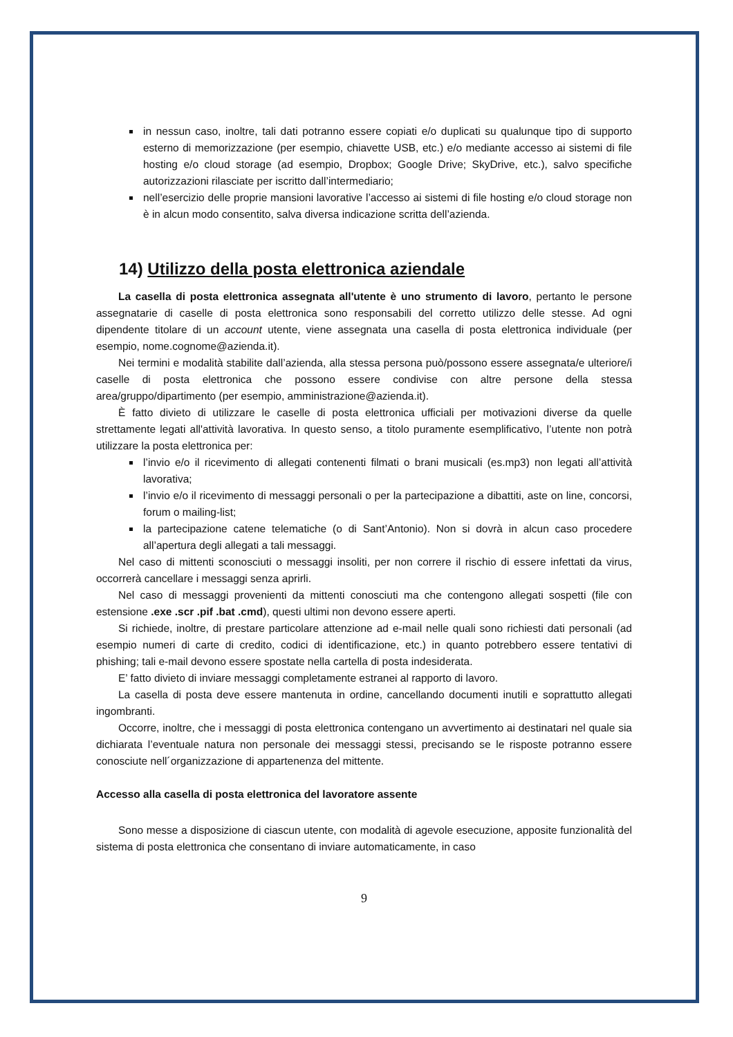in nessun caso, inoltre, tali dati potranno essere copiati e/o duplicati su qualunque tipo di supporto esterno di memorizzazione (per esempio, chiavette USB, etc.) e/o mediante accesso ai sistemi di file hosting e/o cloud storage (ad esempio, Dropbox; Google Drive; SkyDrive, etc.), salvo specifiche autorizzazioni rilasciate per iscritto dall’intermediario;
nell’esercizio delle proprie mansioni lavorative l’accesso ai sistemi di file hosting e/o cloud storage non è in alcun modo consentito, salva diversa indicazione scritta dell’azienda.
14) Utilizzo della posta elettronica aziendale
La casella di posta elettronica assegnata all'utente è uno strumento di lavoro, pertanto le persone assegnatarie di caselle di posta elettronica sono responsabili del corretto utilizzo delle stesse. Ad ogni dipendente titolare di un account utente, viene assegnata una casella di posta elettronica individuale (per esempio, nome.cognome@azienda.it).
Nei termini e modalità stabilite dall’azienda, alla stessa persona può/possono essere assegnata/e ulteriore/i caselle di posta elettronica che possono essere condivise con altre persone della stessa area/gruppo/dipartimento (per esempio, amministrazione@azienda.it).
È fatto divieto di utilizzare le caselle di posta elettronica ufficiali per motivazioni diverse da quelle strettamente legati all'attività lavorativa. In questo senso, a titolo puramente esemplificativo, l’utente non potrà utilizzare la posta elettronica per:
l’invio e/o il ricevimento di allegati contenenti filmati o brani musicali (es.mp3) non legati all’attività lavorativa;
l’invio e/o il ricevimento di messaggi personali o per la partecipazione a dibattiti, aste on line, concorsi, forum o mailing-list;
la partecipazione catene telematiche (o di Sant’Antonio). Non si dovrà in alcun caso procedere all’apertura degli allegati a tali messaggi.
Nel caso di mittenti sconosciuti o messaggi insoliti, per non correre il rischio di essere infettati da virus, occorrerà cancellare i messaggi senza aprirli.
Nel caso di messaggi provenienti da mittenti conosciuti ma che contengono allegati sospetti (file con estensione .exe .scr .pif .bat .cmd), questi ultimi non devono essere aperti.
Si richiede, inoltre, di prestare particolare attenzione ad e-mail nelle quali sono richiesti dati personali (ad esempio numeri di carte di credito, codici di identificazione, etc.) in quanto potrebbero essere tentativi di phishing; tali e-mail devono essere spostate nella cartella di posta indesiderata.
E’ fatto divieto di inviare messaggi completamente estranei al rapporto di lavoro.
La casella di posta deve essere mantenuta in ordine, cancellando documenti inutili e soprattutto allegati ingombranti.
Occorre, inoltre, che i messaggi di posta elettronica contengano un avvertimento ai destinatari nel quale sia dichiarata l’eventuale natura non personale dei messaggi stessi, precisando se le risposte potranno essere conosciute nell´organizzazione di appartenenza del mittente.
Accesso alla casella di posta elettronica del lavoratore assente
Sono messe a disposizione di ciascun utente, con modalità di agevole esecuzione, apposite funzionalità del sistema di posta elettronica che consentano di inviare automaticamente, in caso
9